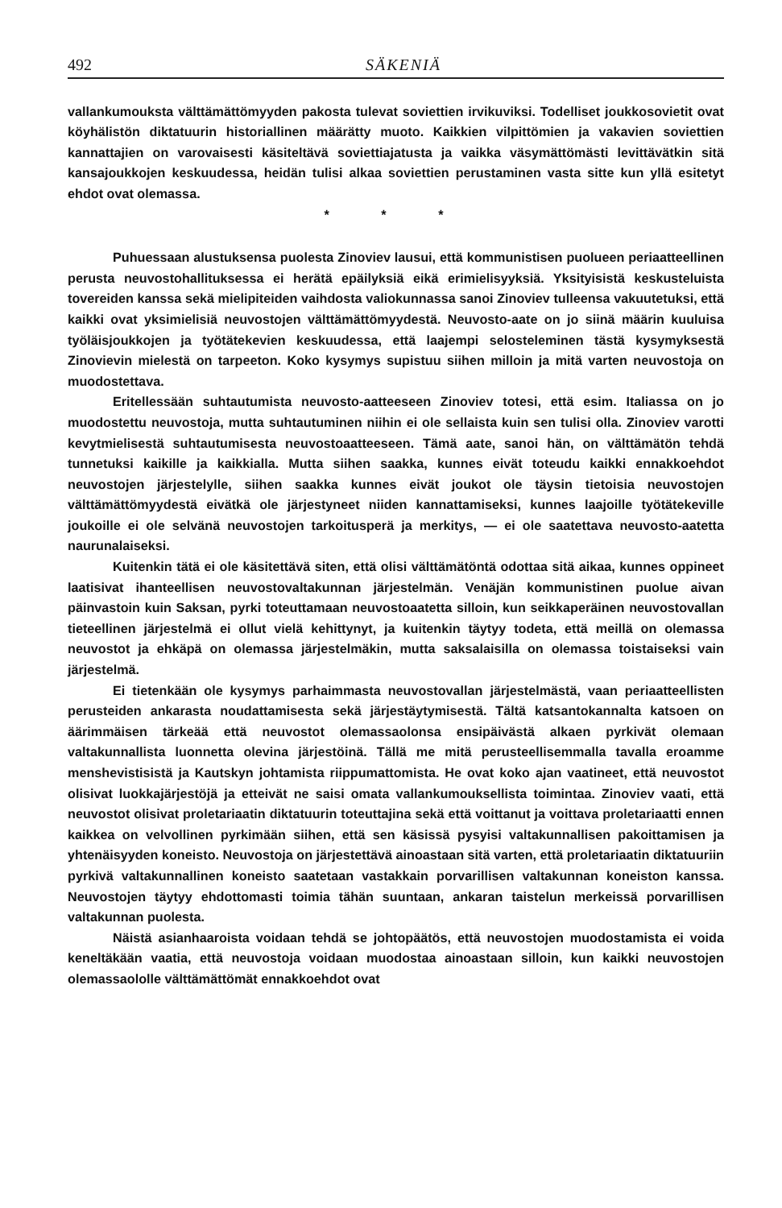492 SÄKENIÄ
vallankumouksta välttämättömyyden pakosta tulevat soviettien irvikuviksi. Todelliset joukkosovietit ovat köyhälistön diktatuurin historiallinen määrätty muoto. Kaikkien vilpittömien ja vakavien soviettien kannattajien on varovaisesti käsiteltävä soviettiajatusta ja vaikka väsymättömästi levittävätkin sitä kansajoukkojen keskuudessa, heidän tulisi alkaa soviettien perustaminen vasta sitte kun yllä esitetyt ehdot ovat olemassa.
* * *
Puhuessaan alustuksensa puolesta Zinoviev lausui, että kommunistisen puolueen periaatteellinen perusta neuvostohallituksessa ei herätä epäilyksiä eikä erimielisyyksiä. Yksityisistä keskusteluista tovereiden kanssa sekä mielipiteiden vaihdosta valiokunnassa sanoi Zinoviev tulleensa vakuutetuksi, että kaikki ovat yksimielisiä neuvostojen välttämättömyydestä. Neuvosto-aate on jo siinä määrin kuuluisa työläisjoukkojen ja työtätekevien keskuudessa, että laajempi selosteleminen tästä kysymyksestä Zinovievin mielestä on tarpeeton. Koko kysymys supistuu siihen milloin ja mitä varten neuvostoja on muodostettava.
Eritellessään suhtautumista neuvosto-aatteeseen Zinoviev totesi, että esim. Italiassa on jo muodostettu neuvostoja, mutta suhtautuminen niihin ei ole sellaista kuin sen tulisi olla. Zinoviev varotti kevytmielisestä suhtautumisesta neuvostoaatteeseen. Tämä aate, sanoi hän, on välttämätön tehdä tunnetuksi kaikille ja kaikkialla. Mutta siihen saakka, kunnes eivät toteudu kaikki ennakkoehdot neuvostojen järjestelylle, siihen saakka kunnes eivät joukot ole täysin tietoisia neuvostojen välttämättömyydestä eivätkä ole järjestyneet niiden kannattamiseksi, kunnes laajoille työtätekeville joukoille ei ole selvänä neuvostojen tarkoitusperä ja merkitys, — ei ole saatettava neuvosto-aatetta naurunalaiseksi.
Kuitenkin tätä ei ole käsitettävä siten, että olisi välttämätöntä odottaa sitä aikaa, kunnes oppineet laatisivat ihanteellisen neuvostovaltakunnan järjestelmän. Venäjän kommunistinen puolue aivan päinvastoin kuin Saksan, pyrki toteuttamaan neuvostoaatetta silloin, kun seikkaperäinen neuvostovallan tieteellinen järjestelmä ei ollut vielä kehittynyt, ja kuitenkin täytyy todeta, että meillä on olemassa neuvostot ja ehkäpä on olemassa järjestelmäkin, mutta saksalaisilla on olemassa toistaiseksi vain järjestelmä.
Ei tietenkään ole kysymys parhaimmasta neuvostovallan järjestelmästä, vaan periaatteellisten perusteiden ankarasta noudattamisesta sekä järjestäytymisestä. Tältä katsantokannalta katsoen on äärimmäisen tärkeää että neuvostot olemassaolonsa ensipäivästä alkaen pyrkivät olemaan valtakunnallista luonnetta olevina järjestöinä. Tällä me mitä perusteellisemmalla tavalla eroamme menshevistisistä ja Kautskyn johtamista riippumattomista. He ovat koko ajan vaatineet, että neuvostot olisivat luokkajärjestöjä ja etteivät ne saisi omata vallankumouksellista toimintaa. Zinoviev vaati, että neuvostot olisivat proletariaatin diktatuurin toteuttajina sekä että voittanut ja voittava proletariaatti ennen kaikkea on velvollinen pyrkimään siihen, että sen käsissä pysyisi valtakunnallisen pakoittamisen ja yhtenäisyyden koneisto. Neuvostoja on järjestettävä ainoastaan sitä varten, että proletariaatin diktatuuriin pyrkivä valtakunnallinen koneisto saatetaan vastakkain porvarillisen valtakunnan koneiston kanssa. Neuvostojen täytyy ehdottomasti toimia tähän suuntaan, ankaran taistelun merkeissä porvarillisen valtakunnan puolesta.
Näistä asianhaaroista voidaan tehdä se johtopäätös, että neuvostojen muodostamista ei voida keneltäkään vaatia, että neuvostoja voidaan muodostaa ainoastaan silloin, kun kaikki neuvostojen olemassaololle välttämättömät ennakkoehdot ovat